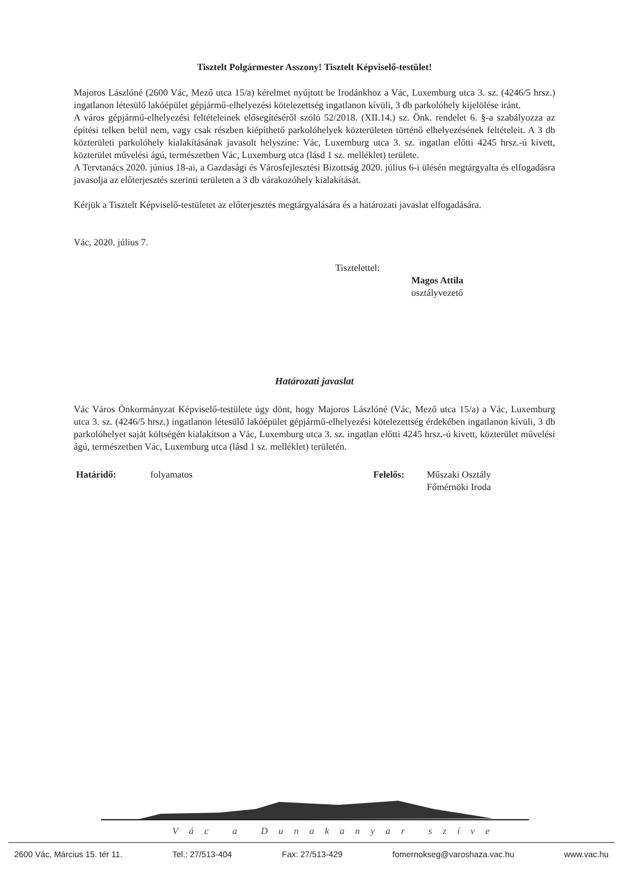Tisztelt Polgármester Asszony! Tisztelt Képviselő-testület!
Majoros Lászlóné (2600 Vác, Mező utca 15/a) kérelmet nyújtott be Irodánkhoz a Vác, Luxemburg utca 3. sz. (4246/5 hrsz.) ingatlanon létesülő lakóépület gépjármű-elhelyezési kötelezettség ingatlanon kívüli, 3 db parkolóhely kijelölése iránt.
A város gépjármű-elhelyezési feltételeinek elősegítéséről szóló 52/2018. (XII.14.) sz. Önk. rendelet 6. §-a szabályozza az építési telken belül nem, vagy csak részben kiépíthető parkolóhelyek közterületen történő elhelyezésének feltételeit. A 3 db közterületi parkolóhely kialakításának javasolt helyszíne: Vác, Luxemburg utca 3. sz. ingatlan előtti 4245 hrsz.-ú kivett, közterület művelési ágú, természetben Vác, Luxemburg utca (lásd 1 sz. melléklet) területe.
A Tervtanács 2020. június 18-ai, a Gazdasági és Városfejlesztési Bizottság 2020. július 6-i ülésén megtárgyalta és elfogadásra javasolja az előterjesztés szerinti területen a 3 db várakozóhely kialakítását.
Kérjük a Tisztelt Képviselő-testületet az előterjesztés megtárgyalására és a határozati javaslat elfogadására.
Vác, 2020. július 7.
Tisztelettel:
Magos Attila
osztályvezető
Határozati javaslat
Vác Város Önkormányzat Képviselő-testülete úgy dönt, hogy Majoros Lászlóné (Vác, Mező utca 15/a) a Vác, Luxemburg utca 3. sz. (4246/5 hrsz.) ingatlanon létesülő lakóépület gépjármű-elhelyezési kötelezettség érdekében ingatlanon kívüli, 3 db parkolóhelyet saját költségén kialakítson a Vác, Luxemburg utca 3. sz. ingatlan előtti 4245 hrsz.-ú kivett, közterület művelési ágú, természetben Vác, Luxemburg utca (lásd 1 sz. melléklet) területén.
Határidő: folyamatos Felelős: Műszaki Osztály
Főmérnöki Iroda
Vác a Dunakanyar szíve
2600 Vác, Március 15. tér 11. Tel.: 27/513-404 Fax: 27/513-429 fomernokseg@varoshaza.vac.hu www.vac.hu